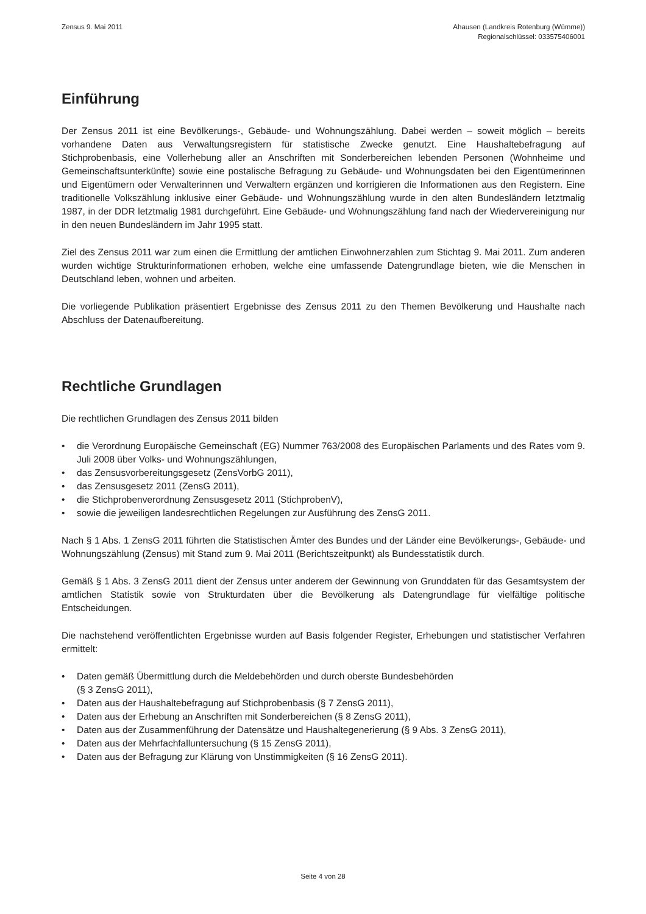Zensus 9. Mai 2011 Ahausen (Landkreis Rotenburg (Wümme))
Regionalschlüssel: 033575406001
Einführung
Der Zensus 2011 ist eine Bevölkerungs-, Gebäude- und Wohnungszählung. Dabei werden – soweit möglich – bereits vorhandene Daten aus Verwaltungsregistern für statistische Zwecke genutzt. Eine Haushaltebefragung auf Stichprobenbasis, eine Vollerhebung aller an Anschriften mit Sonderbereichen lebenden Personen (Wohnheime und Gemeinschaftsunterkünfte) sowie eine postalische Befragung zu Gebäude- und Wohnungsdaten bei den Eigentümerinnen und Eigentümern oder Verwalterinnen und Verwaltern ergänzen und korrigieren die Informationen aus den Registern. Eine traditionelle Volkszählung inklusive einer Gebäude- und Wohnungszählung wurde in den alten Bundesländern letztmalig 1987, in der DDR letztmalig 1981 durchgeführt. Eine Gebäude- und Wohnungszählung fand nach der Wiedervereinigung nur in den neuen Bundesländern im Jahr 1995 statt.
Ziel des Zensus 2011 war zum einen die Ermittlung der amtlichen Einwohnerzahlen zum Stichtag 9. Mai 2011. Zum anderen wurden wichtige Strukturinformationen erhoben, welche eine umfassende Datengrundlage bieten, wie die Menschen in Deutschland leben, wohnen und arbeiten.
Die vorliegende Publikation präsentiert Ergebnisse des Zensus 2011 zu den Themen Bevölkerung und Haushalte nach Abschluss der Datenaufbereitung.
Rechtliche Grundlagen
Die rechtlichen Grundlagen des Zensus 2011 bilden
• die Verordnung Europäische Gemeinschaft (EG) Nummer 763/2008 des Europäischen Parlaments und des Rates vom 9. Juli 2008 über Volks- und Wohnungszählungen,
• das Zensusvorbereitungsgesetz (ZensVorbG 2011),
• das Zensusgesetz 2011 (ZensG 2011),
• die Stichprobenverordnung Zensusgesetz 2011 (StichprobenV),
• sowie die jeweiligen landesrechtlichen Regelungen zur Ausführung des ZensG 2011.
Nach § 1 Abs. 1 ZensG 2011 führten die Statistischen Ämter des Bundes und der Länder eine Bevölkerungs-, Gebäude- und Wohnungszählung (Zensus) mit Stand zum 9. Mai 2011 (Berichtszeitpunkt) als Bundesstatistik durch.
Gemäß § 1 Abs. 3 ZensG 2011 dient der Zensus unter anderem der Gewinnung von Grunddaten für das Gesamtsystem der amtlichen Statistik sowie von Strukturdaten über die Bevölkerung als Datengrundlage für vielfältige politische Entscheidungen.
Die nachstehend veröffentlichten Ergebnisse wurden auf Basis folgender Register, Erhebungen und statistischer Verfahren ermittelt:
• Daten gemäß Übermittlung durch die Meldebehörden und durch oberste Bundesbehörden
(§ 3 ZensG 2011),
• Daten aus der Haushaltebefragung auf Stichprobenbasis (§ 7 ZensG 2011),
• Daten aus der Erhebung an Anschriften mit Sonderbereichen (§ 8 ZensG 2011),
• Daten aus der Zusammenführung der Datensätze und Haushaltegenerierung (§ 9 Abs. 3 ZensG 2011),
• Daten aus der Mehrfachfalluntersuchung (§ 15 ZensG 2011),
• Daten aus der Befragung zur Klärung von Unstimmigkeiten (§ 16 ZensG 2011).
Seite 4 von 28